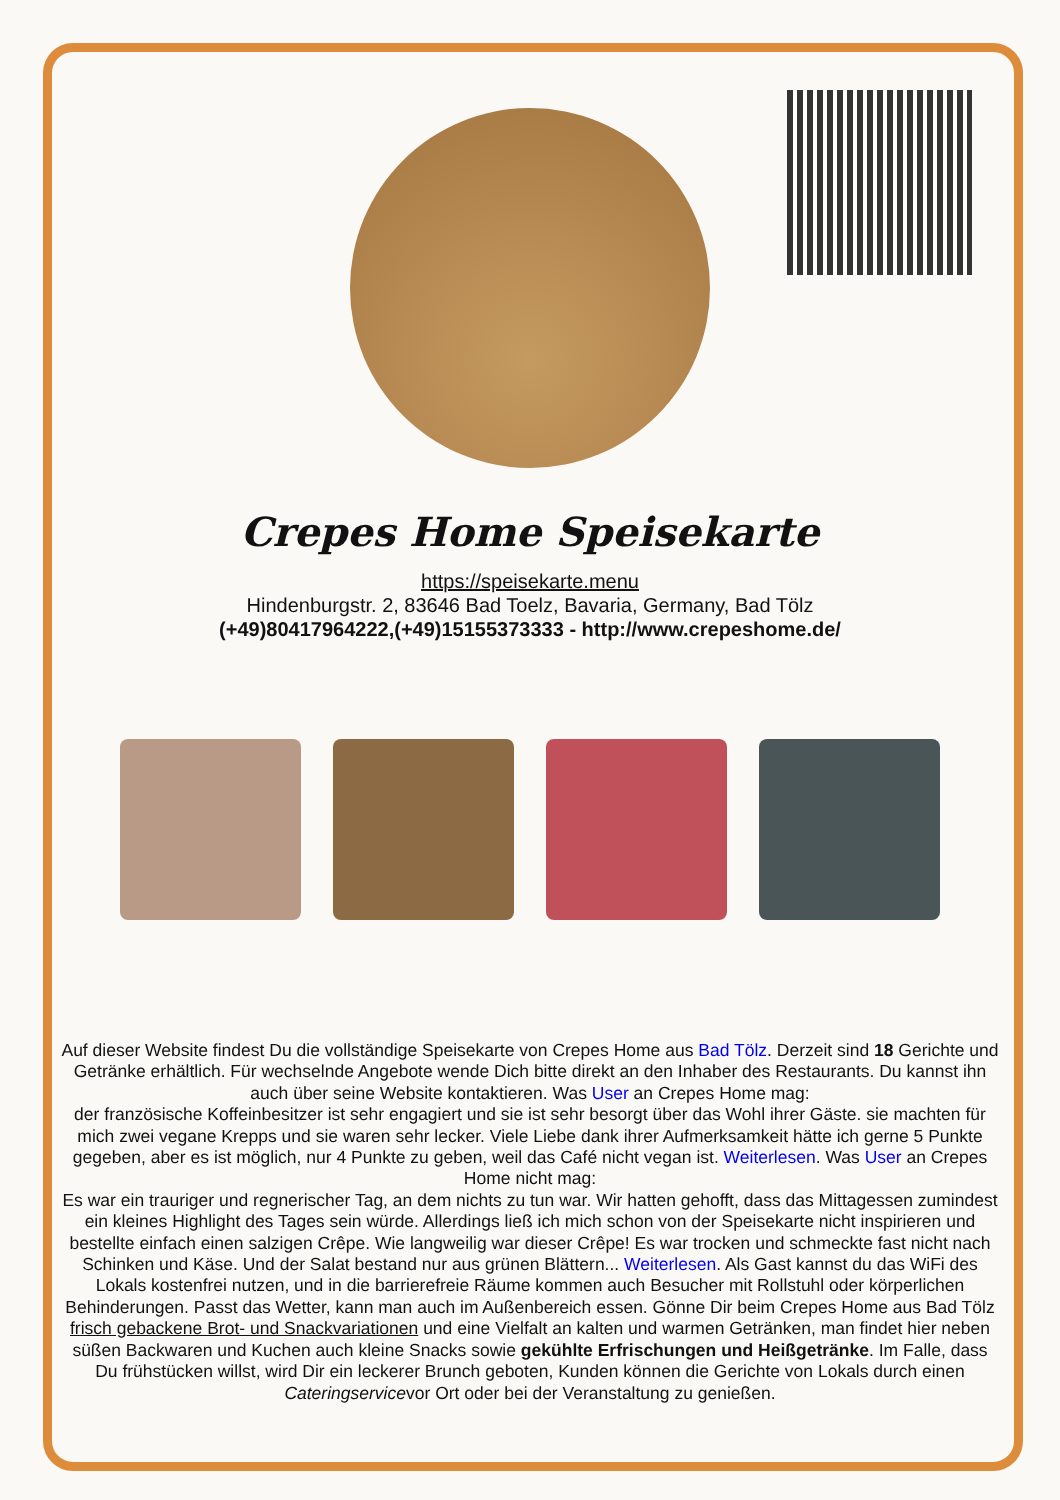Crepes Home Speisekarte
https://speisekarte.menu
Hindenburgstr. 2, 83646 Bad Toelz, Bavaria, Germany, Bad Tölz
(+49)80417964222,(+49)15155373333 - http://www.crepeshome.de/
Auf dieser Website findest Du die vollständige Speisekarte von Crepes Home aus Bad Tölz. Derzeit sind 18 Gerichte und Getränke erhältlich. Für wechselnde Angebote wende Dich bitte direkt an den Inhaber des Restaurants. Du kannst ihn auch über seine Website kontaktieren. Was User an Crepes Home mag:
der französische Koffeinbesitzer ist sehr engagiert und sie ist sehr besorgt über das Wohl ihrer Gäste. sie machten für mich zwei vegane Krepps und sie waren sehr lecker. Viele Liebe dank ihrer Aufmerksamkeit hätte ich gerne 5 Punkte gegeben, aber es ist möglich, nur 4 Punkte zu geben, weil das Café nicht vegan ist. Weiterlesen. Was User an Crepes Home nicht mag:
Es war ein trauriger und regnerischer Tag, an dem nichts zu tun war. Wir hatten gehofft, dass das Mittagessen zumindest ein kleines Highlight des Tages sein würde. Allerdings ließ ich mich schon von der Speisekarte nicht inspirieren und bestellte einfach einen salzigen Crêpe. Wie langweilig war dieser Crêpe! Es war trocken und schmeckte fast nicht nach Schinken und Käse. Und der Salat bestand nur aus grünen Blättern... Weiterlesen. Als Gast kannst du das WiFi des Lokals kostenfrei nutzen, und in die barrierefreie Räume kommen auch Besucher mit Rollstuhl oder körperlichen Behinderungen. Passt das Wetter, kann man auch im Außenbereich essen. Gönne Dir beim Crepes Home aus Bad Tölz frisch gebackene Brot- und Snackvariationen und eine Vielfalt an kalten und warmen Getränken, man findet hier neben süßen Backwaren und Kuchen auch kleine Snacks sowie gekühlte Erfrischungen und Heißgetränke. Im Falle, dass Du frühstücken willst, wird Dir ein leckerer Brunch geboten, Kunden können die Gerichte von Lokals durch einen Cateringservicevor Ort oder bei der Veranstaltung zu genießen.